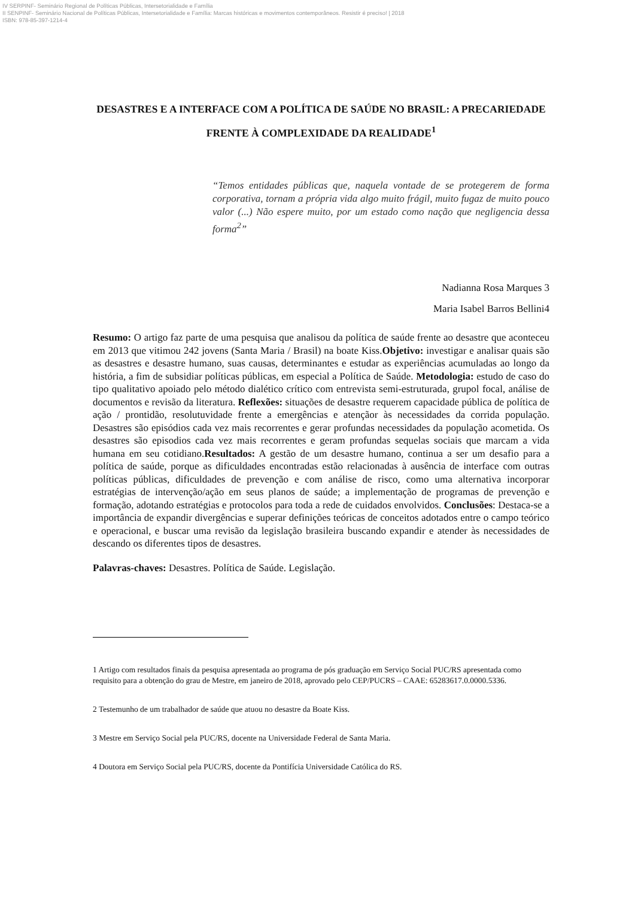IV SERPINF- Seminário Regional de Políticas Públicas, Intersetorialidade e Família
II SENPINF- Seminário Nacional de Políticas Públicas, Intersetorialidade e Família: Marcas históricas e movimentos contemporâneos. Resistir é preciso! | 2018
ISBN: 978-85-397-1214-4
DESASTRES E A INTERFACE COM A POLÍTICA DE SAÚDE NO BRASIL: A PRECARIEDADE FRENTE À COMPLEXIDADE DA REALIDADE<sup>1</sup>
“Temos entidades públicas que, naquela vontade de se protegerem de forma corporativa, tornam a própria vida algo muito frágil, muito fugaz de muito pouco valor (...) Não espere muito, por um estado como nação que negligencia dessa forma<sup>2</sup>”
Nadianna Rosa Marques 3
Maria Isabel Barros Bellini4
Resumo: O artigo faz parte de uma pesquisa que analisou da política de saúde frente ao desastre que aconteceu em 2013 que vitimou 242 jovens (Santa Maria / Brasil) na boate Kiss.Objetivo: investigar e analisar quais são as desastres e desastre humano, suas causas, determinantes e estudar as experiências acumuladas ao longo da história, a fim de subsidiar políticas públicas, em especial a Política de Saúde. Metodologia: estudo de caso do tipo qualitativo apoiado pelo método dialético crítico com entrevista semi-estruturada, grupol focal, análise de documentos e revisão da literatura. Reflexões: situações de desastre requerem capacidade pública de política de ação / prontidão, resolutuvidade frente a emergências e atençãor às necessidades da corrida população. Desastres são episódios cada vez mais recorrentes e gerar profundas necessidades da população acometida. Os desastres são episodios cada vez mais recorrentes e geram profundas sequelas sociais que marcam a vida humana em seu cotidiano.Resultados: A gestão de um desastre humano, continua a ser um desafio para a política de saúde, porque as dificuldades encontradas estão relacionadas à ausência de interface com outras políticas públicas, dificuldades de prevenção e com análise de risco, como uma alternativa incorporar estratégias de intervenção/ação em seus planos de saúde; a implementação de programas de prevenção e formação, adotando estratégias e protocolos para toda a rede de cuidados envolvidos. Conclusões: Destaca-se a importância de expandir divergências e superar definições teóricas de conceitos adotados entre o campo teórico e operacional, e buscar uma revisão da legislação brasileira buscando expandir e atender às necessidades de descando os diferentes tipos de desastres.
Palavras-chaves: Desastres. Política de Saúde. Legislação.
1 Artigo com resultados finais da pesquisa apresentada ao programa de pós graduação em Serviço Social PUC/RS apresentada como requisito para a obtenção do grau de Mestre, em janeiro de 2018, aprovado pelo CEP/PUCRS – CAAE: 65283617.0.0000.5336.
2 Testemunho de um trabalhador de saúde que atuou no desastre da Boate Kiss.
3 Mestre em Serviço Social pela PUC/RS, docente na Universidade Federal de Santa Maria.
4 Doutora em Serviço Social pela PUC/RS, docente da Pontifícia Universidade Católica do RS.